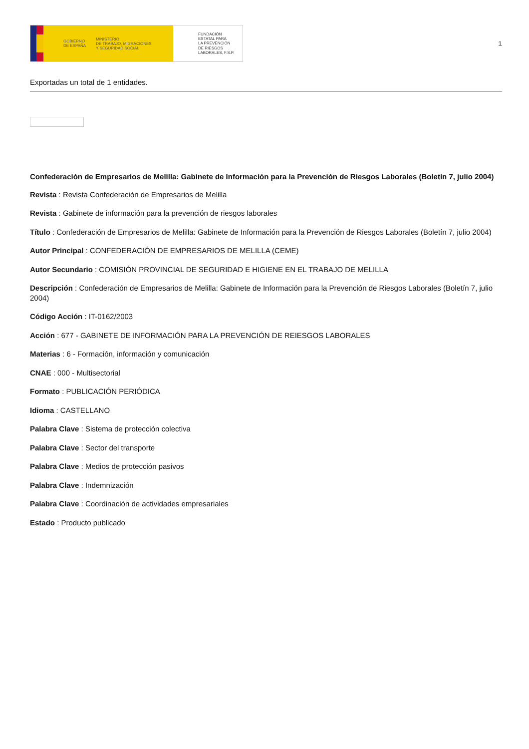GOBIERNO
DE ESPAÑA MINISTERIO
DE TRABAJO, MIGRACIONES
Y SEGURIDAD SOCIAL
FUNDACIÓN
ESTATAL PARA
LA PREVENCIÓN
DE RIESGOS
LABORALES, F.S.P.
1
Exportadas un total de 1 entidades.
Confederación de Empresarios de Melilla: Gabinete de Información para la Prevención de Riesgos Laborales (Boletín 7, julio 2004)
Revista : Revista Confederación de Empresarios de Melilla
Revista : Gabinete de información para la prevención de riesgos laborales
Título : Confederación de Empresarios de Melilla: Gabinete de Información para la Prevención de Riesgos Laborales (Boletín 7, julio 2004)
Autor Principal : CONFEDERACIÓN DE EMPRESARIOS DE MELILLA (CEME)
Autor Secundario : COMISIÓN PROVINCIAL DE SEGURIDAD E HIGIENE EN EL TRABAJO DE MELILLA
Descripción : Confederación de Empresarios de Melilla: Gabinete de Información para la Prevención de Riesgos Laborales (Boletín 7, julio 2004)
Código Acción : IT-0162/2003
Acción : 677 - GABINETE DE INFORMACIÓN PARA LA PREVENCIÓN DE REIESGOS LABORALES
Materias : 6 - Formación, información y comunicación
CNAE : 000 - Multisectorial
Formato : PUBLICACIÓN PERIÓDICA
Idioma : CASTELLANO
Palabra Clave : Sistema de protección colectiva
Palabra Clave : Sector del transporte
Palabra Clave : Medios de protección pasivos
Palabra Clave : Indemnización
Palabra Clave : Coordinación de actividades empresariales
Estado : Producto publicado